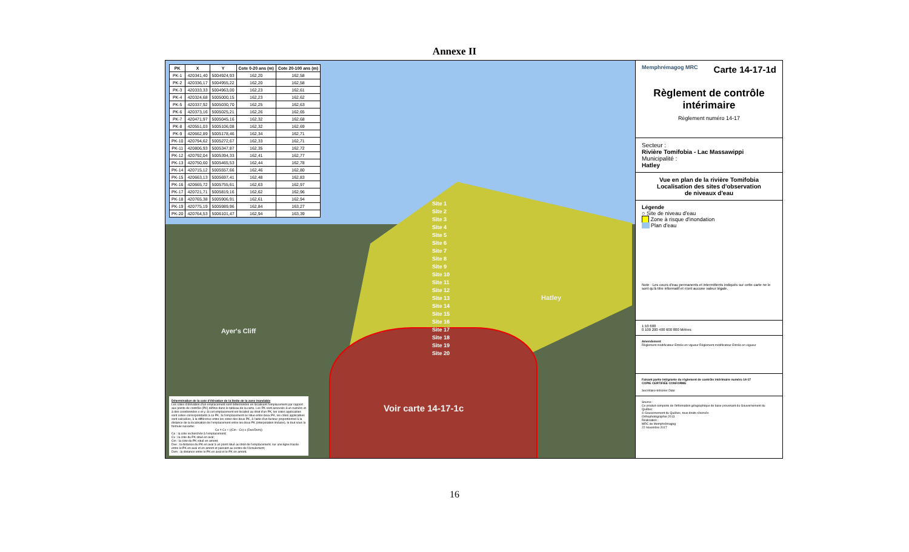Annexe II
| PK | X | Y | Cote 0-20 ans (m) | Cote 20-100 ans (m) |
| --- | --- | --- | --- | --- |
| PK-1 | 420341,40 | 5004924,93 | 162,20 | 162,58 |
| PK-2 | 420336,17 | 5004955,22 | 162,20 | 162,58 |
| PK-3 | 420333,33 | 5004963,00 | 162,23 | 162,61 |
| PK-4 | 420324,68 | 5005000,15 | 162,23 | 162,62 |
| PK-5 | 420337,92 | 5005030,70 | 162,25 | 162,63 |
| PK-6 | 420373,16 | 5005025,21 | 162,26 | 162,65 |
| PK-7 | 420471,97 | 5005045,16 | 162,32 | 162,68 |
| PK-8 | 420551,03 | 5005106,08 | 162,32 | 162,69 |
| PK-9 | 420662,89 | 5005178,46 | 162,34 | 162,71 |
| PK-10 | 420794,62 | 5005272,67 | 162,33 | 162,71 |
| PK-11 | 420806,93 | 5005347,87 | 162,35 | 162,72 |
| PK-12 | 420792,04 | 5005394,33 | 162,41 | 162,77 |
| PK-13 | 420750,60 | 5005465,53 | 162,44 | 162,78 |
| PK-14 | 420715,12 | 5005557,66 | 162,46 | 162,80 |
| PK-15 | 420663,13 | 5005697,41 | 162,48 | 162,83 |
| PK-16 | 420665,72 | 5005755,61 | 162,63 | 162,97 |
| PK-17 | 420721,71 | 5005819,16 | 162,62 | 162,96 |
| PK-18 | 420765,38 | 5005906,91 | 162,61 | 162,94 |
| PK-19 | 420775,19 | 5005989,96 | 162,84 | 163,27 |
| PK-20 | 420764,53 | 5006101,47 | 162,94 | 163,39 |
Site 1
Site 2
Site 3
Site 4
Site 5
Site 6
Site 7
Site 8
Site 9
Site 10
Site 11
Site 12
Site 13
Site 14
Site 15
Site 16
Site 17
Site 18
Site 19
Site 20
Hatley
Ayer's Cliff
Voir carte 14-17-1c
Détermination de la cote d'élévation de la limite de la zone inondable
Les cotes d'élévation d'un emplacement sont déterminées en localisant l'emplacement par rapport aux points de contrôle (PK) définis dans le tableau de la carte. Les PK sont associés à un numéro et à des coordonnées x et y. Si cet emplacement est localisé au droit d'un PK, les cotes applicables sont celles correspondants à ce PK. Si l'emplacement se situe entre deux PK, les cotes applicables sont calculées, à la différence entre les cotes des deux PK, à l'aide d'un facteur proportionnel à la distance de la localisation de l'emplacement entre les deux PK (interpolation linéaire), le tout sous la formule suivante:
Ce = Cv + ((Cm - Cv) x (Dve/Dvm))Ce : la cote recherchée à l'emplacement;
Cv : la cote du PK situé en aval;
Cm : la cote du PK situé en amont;
Dve : la distance du PK en aval à un point situé au droit de l'emplacement, sur une ligne tracée entre le PK en aval et en amont et passant au centre de l'écoulement;
Dvm : la distance entre le PK en aval et le PK en amont.
Memphrémagog MRC Carte 14-17-1d
Règlement de contrôle intérimaire
Règlement numéro 14-17
Secteur :
Rivière Tomifobia - Lac Massawippi
Municipalité :
Hatley
Vue en plan de la rivière Tomifobia
Localisation des sites d'observation
de niveaux d'eau
Légende
○ Site de niveau d'eau
Zone à risque d'inondation
Plan d'eau
Note : Les cours d'eau permanents et intermittents indiqués sur cette carte ne le sont qu'à titre informatif et n'ont aucune valeur légale.
1:10 600
0 100 200 400 600 800 Mètres
Amendement
Règlement modificateur Entrée en vigueur Règlement modificateur Entrée en vigueur
Faisant partie intégrante du règlement de contrôle intérimaire numéro 14-17
COPIE CERTIFIÉE CONFORME
Secrétaire-trésorier Date
Source :
Ce produit comporte de l'information géographique de base provenant du Gouvernement du Québec
© Gouvernement du Québec, tous droits réservés
Orthophotographie 2013
Réalisation :
MRC de Memphrémagog
22 novembre 2017
16